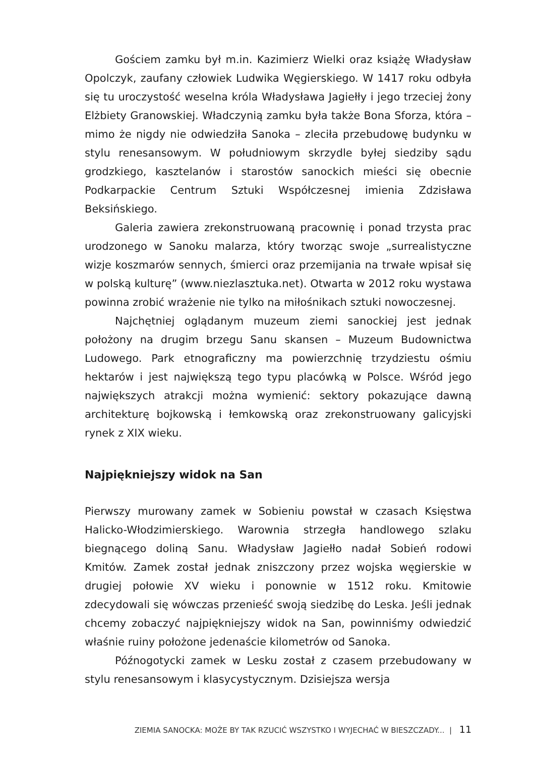Gościem zamku był m.in. Kazimierz Wielki oraz książę Władysław Opolczyk, zaufany człowiek Ludwika Węgierskiego. W 1417 roku odbyła się tu uroczystość weselna króla Władysława Jagiełły i jego trzeciej żony Elżbiety Granowskiej. Władczynią zamku była także Bona Sforza, która – mimo że nigdy nie odwiedziła Sanoka – zleciła przebudowę budynku w stylu renesansowym. W południowym skrzydle byłej siedziby sądu grodzkiego, kasztelanów i starostów sanockich mieści się obecnie Podkarpackie Centrum Sztuki Współczesnej imienia Zdzisława Beksińskiego.
Galeria zawiera zrekonstruowaną pracownię i ponad trzysta prac urodzonego w Sanoku malarza, który tworząc swoje „surrealistyczne wizje koszmarów sennych, śmierci oraz przemijania na trwałe wpisał się w polską kulturę” (www.niezlasztuka.net). Otwarta w 2012 roku wystawa powinna zrobić wrażenie nie tylko na miłośnikach sztuki nowoczesnej.
Najchętniej oglądanym muzeum ziemi sanockiej jest jednak położony na drugim brzegu Sanu skansen – Muzeum Budownictwa Ludowego. Park etnograficzny ma powierzchnię trzydziestu ośmiu hektarów i jest największą tego typu placówką w Polsce. Wśród jego największych atrakcji można wymienić: sektory pokazujące dawną architekturę bojkowską i łemkowską oraz zrekonstruowany galicyjski rynek z XIX wieku.
Najpiękniejszy widok na San
Pierwszy murowany zamek w Sobieniu powstał w czasach Księstwa Halicko-Włodzimierskiego. Warownia strzegła handlowego szlaku biegnącego doliną Sanu. Władysław Jagiełło nadał Sobień rodowi Kmitów. Zamek został jednak zniszczony przez wojska węgierskie w drugiej połowie XV wieku i ponownie w 1512 roku. Kmitowie zdecydowali się wówczas przenieść swoją siedzibę do Leska. Jeśli jednak chcemy zobaczyć najpiękniejszy widok na San, powinniśmy odwiedzić właśnie ruiny położone jedenaście kilometrów od Sanoka.
Późnogotycki zamek w Lesku został z czasem przebudowany w stylu renesansowym i klasycystycznym. Dzisiejsza wersja
ZIEMIA SANOCKA: MOŻE BY TAK RZUCIĆ WSZYSTKO I WYJECHAĆ W BIESZCZADY... | 11